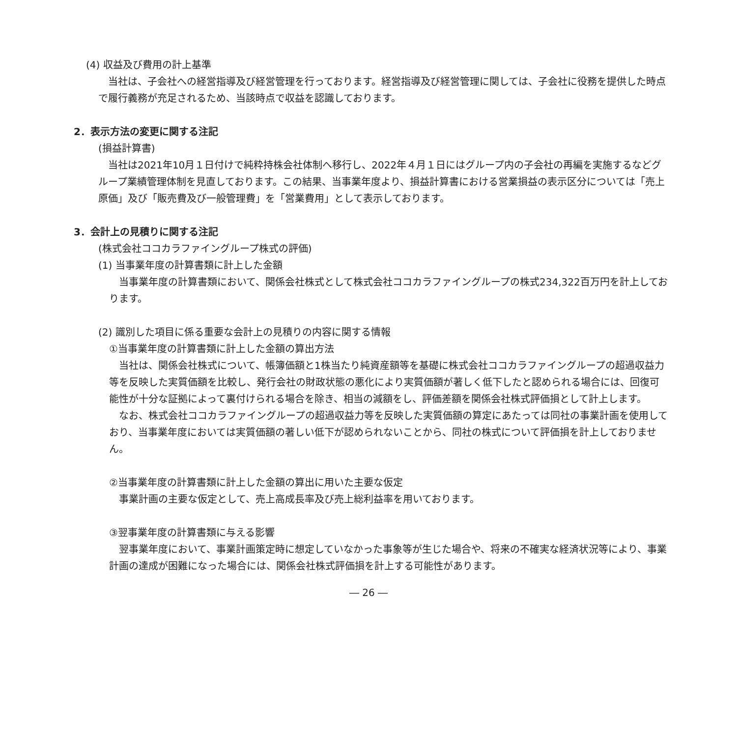(4) 収益及び費用の計上基準
　当社は、子会社への経営指導及び経営管理を行っております。経営指導及び経営管理に関しては、子会社に役務を提供した時点で履行義務が充足されるため、当該時点で収益を認識しております。
2．表示方法の変更に関する注記
(損益計算書)
　当社は2021年10月１日付けで純粋持株会社体制へ移行し、2022年４月１日にはグループ内の子会社の再編を実施するなどグループ業績管理体制を見直しております。この結果、当事業年度より、損益計算書における営業損益の表示区分については「売上原価」及び「販売費及び一般管理費」を「営業費用」として表示しております。
3．会計上の見積りに関する注記
(株式会社ココカラファイングループ株式の評価)
(1) 当事業年度の計算書類に計上した金額
　当事業年度の計算書類において、関係会社株式として株式会社ココカラファイングループの株式234,322百万円を計上しております。
(2) 識別した項目に係る重要な会計上の見積りの内容に関する情報
①当事業年度の計算書類に計上した金額の算出方法
　当社は、関係会社株式について、帳簿価額と1株当たり純資産額等を基礎に株式会社ココカラファイングループの超過収益力等を反映した実質価額を比較し、発行会社の財政状態の悪化により実質価額が著しく低下したと認められる場合には、回復可能性が十分な証拠によって裏付けられる場合を除き、相当の減額をし、評価差額を関係会社株式評価損として計上します。
　なお、株式会社ココカラファイングループの超過収益力等を反映した実質価額の算定にあたっては同社の事業計画を使用しており、当事業年度においては実質価額の著しい低下が認められないことから、同社の株式について評価損を計上しておりません。
②当事業年度の計算書類に計上した金額の算出に用いた主要な仮定
　事業計画の主要な仮定として、売上高成長率及び売上総利益率を用いております。
③翌事業年度の計算書類に与える影響
　翌事業年度において、事業計画策定時に想定していなかった事象等が生じた場合や、将来の不確実な経済状況等により、事業計画の達成が困難になった場合には、関係会社株式評価損を計上する可能性があります。
― 26 ―